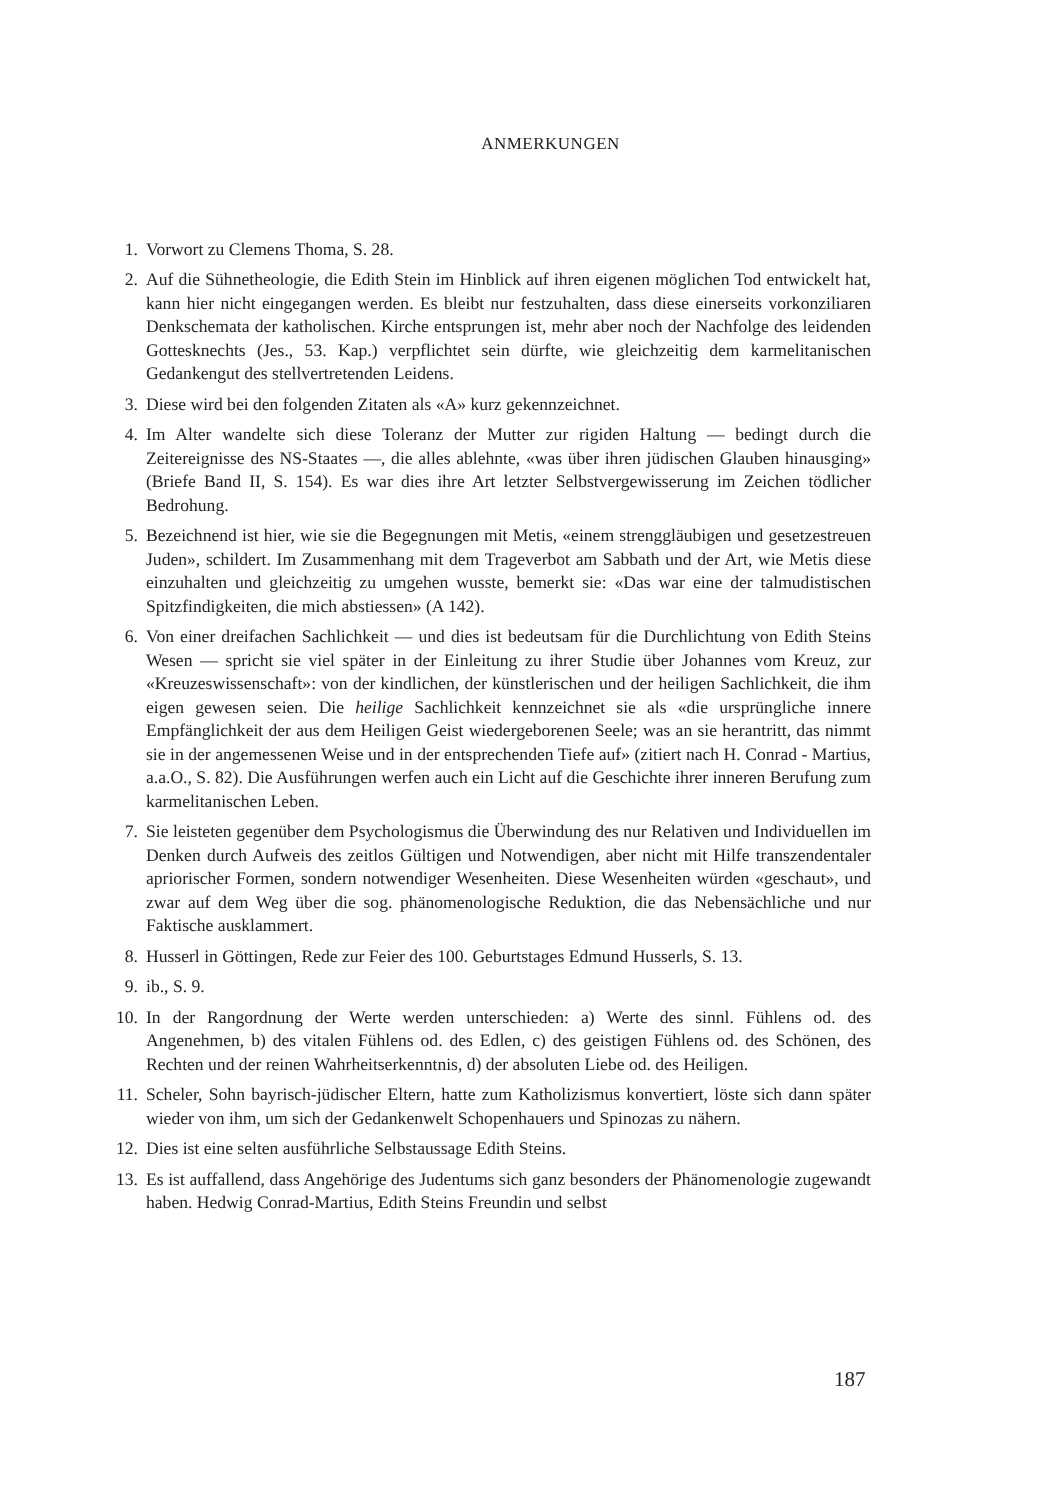ANMERKUNGEN
1. Vorwort zu Clemens Thoma, S. 28.
2. Auf die Sühnetheologie, die Edith Stein im Hinblick auf ihren eigenen möglichen Tod entwickelt hat, kann hier nicht eingegangen werden. Es bleibt nur festzuhalten, dass diese einerseits vorkonziliaren Denkschemata der katholischen. Kirche entsprungen ist, mehr aber noch der Nachfolge des leidenden Gottesknechts (Jes., 53. Kap.) verpflichtet sein dürfte, wie gleichzeitig dem karmelitanischen Gedankengut des stellvertretenden Leidens.
3. Diese wird bei den folgenden Zitaten als «A» kurz gekennzeichnet.
4. Im Alter wandelte sich diese Toleranz der Mutter zur rigiden Haltung — bedingt durch die Zeitereignisse des NS-Staates —, die alles ablehnte, «was über ihren jüdischen Glauben hinausging» (Briefe Band II, S. 154). Es war dies ihre Art letzter Selbstvergewisserung im Zeichen tödlicher Bedrohung.
5. Bezeichnend ist hier, wie sie die Begegnungen mit Metis, «einem strenggläubigen und gesetzestreuen Juden», schildert. Im Zusammenhang mit dem Trageverbot am Sabbath und der Art, wie Metis diese einzuhalten und gleichzeitig zu umgehen wusste, bemerkt sie: «Das war eine der talmudistischen Spitzfindigkeiten, die mich abstiessen» (A 142).
6. Von einer dreifachen Sachlichkeit — und dies ist bedeutsam für die Durchlichtung von Edith Steins Wesen — spricht sie viel später in der Einleitung zu ihrer Studie über Johannes vom Kreuz, zur «Kreuzeswissenschaft»: von der kindlichen, der künstlerischen und der heiligen Sachlichkeit, die ihm eigen gewesen seien. Die heilige Sachlichkeit kennzeichnet sie als «die ursprüngliche innere Empfänglichkeit der aus dem Heiligen Geist wiedergeborenen Seele; was an sie herantritt, das nimmt sie in der angemessenen Weise und in der entsprechenden Tiefe auf» (zitiert nach H. Conrad - Martius, a.a.O., S. 82). Die Ausführungen werfen auch ein Licht auf die Geschichte ihrer inneren Berufung zum karmelitanischen Leben.
7. Sie leisteten gegenüber dem Psychologismus die Überwindung des nur Relativen und Individuellen im Denken durch Aufweis des zeitlos Gültigen und Notwendigen, aber nicht mit Hilfe transzendentaler apriorischer Formen, sondern notwendiger Wesenheiten. Diese Wesenheiten würden «geschaut», und zwar auf dem Weg über die sog. phänomenologische Reduktion, die das Nebensächliche und nur Faktische ausklammert.
8. Husserl in Göttingen, Rede zur Feier des 100. Geburtstages Edmund Husserls, S. 13.
9. ib., S. 9.
10. In der Rangordnung der Werte werden unterschieden: a) Werte des sinnl. Fühlens od. des Angenehmen, b) des vitalen Fühlens od. des Edlen, c) des geistigen Fühlens od. des Schönen, des Rechten und der reinen Wahrheitserkenntnis, d) der absoluten Liebe od. des Heiligen.
11. Scheler, Sohn bayrisch-jüdischer Eltern, hatte zum Katholizismus konvertiert, löste sich dann später wieder von ihm, um sich der Gedankenwelt Schopenhauers und Spinozas zu nähern.
12. Dies ist eine selten ausführliche Selbstaussage Edith Steins.
13. Es ist auffallend, dass Angehörige des Judentums sich ganz besonders der Phänomenologie zugewandt haben. Hedwig Conrad-Martius, Edith Steins Freundin und selbst
187